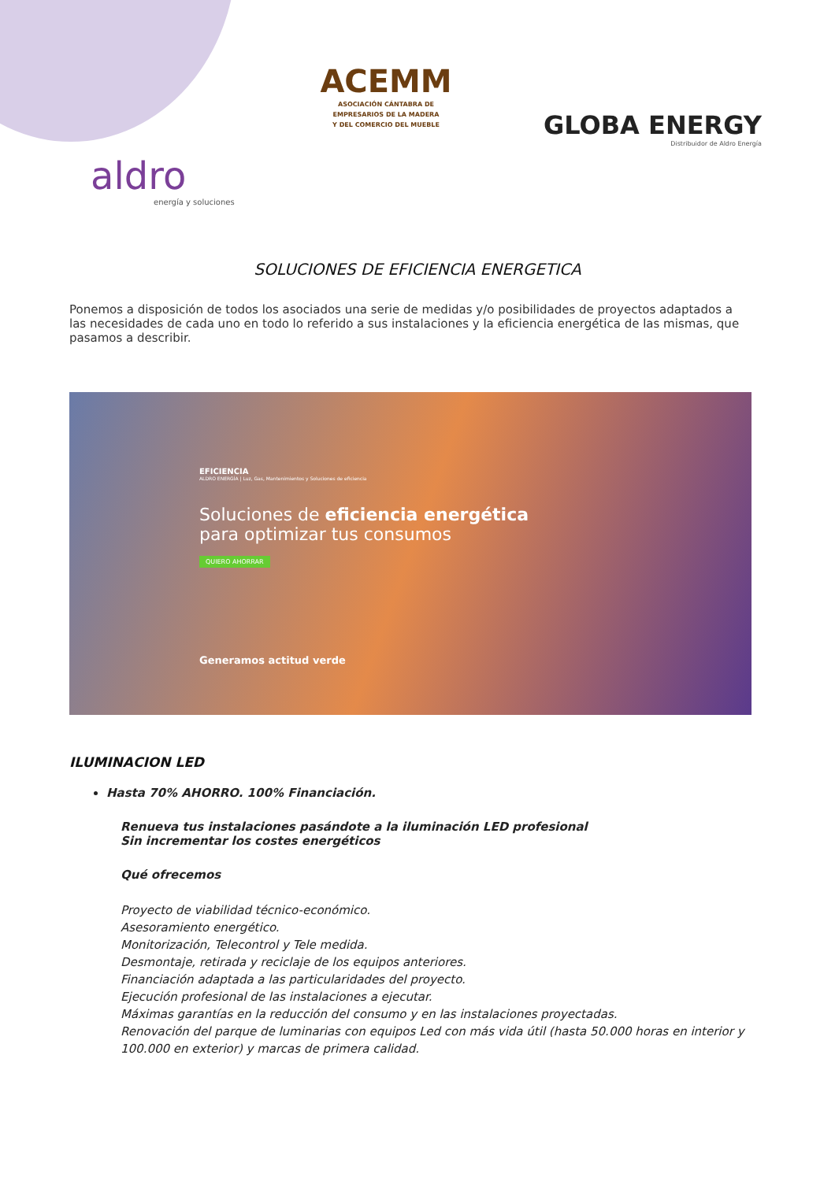ACEMM
ASOCIACIÓN CÁNTABRA DE
EMPRESARIOS DE LA MADERA
Y DEL COMERCIO DEL MUEBLE
GLOBA ENERGY
Distribuidor de Aldro Energía
aldro
energía y soluciones
SOLUCIONES DE EFICIENCIA ENERGETICA
Ponemos a disposición de todos los asociados una serie de medidas y/o posibilidades de proyectos adaptados a las necesidades de cada uno en todo lo referido a sus instalaciones y la eficiencia energética de las mismas, que pasamos a describir.
EFICIENCIA
ALDRO ENERGÍA | Luz, Gas, Mantenimientos y Soluciones de eficiencia
Soluciones de eficiencia energética
para optimizar tus consumos
QUIERO AHORRAR
Generamos actitud verde
ILUMINACION LED
Hasta 70% AHORRO. 100% Financiación.
Renueva tus instalaciones pasándote a la iluminación LED profesional
Sin incrementar los costes energéticos
Qué ofrecemos
Proyecto de viabilidad técnico-económico.
Asesoramiento energético.
Monitorización, Telecontrol y Tele medida.
Desmontaje, retirada y reciclaje de los equipos anteriores.
Financiación adaptada a las particularidades del proyecto.
Ejecución profesional de las instalaciones a ejecutar.
Máximas garantías en la reducción del consumo y en las instalaciones proyectadas.
Renovación del parque de luminarias con equipos Led con más vida útil (hasta 50.000 horas en interior y 100.000 en exterior) y marcas de primera calidad.